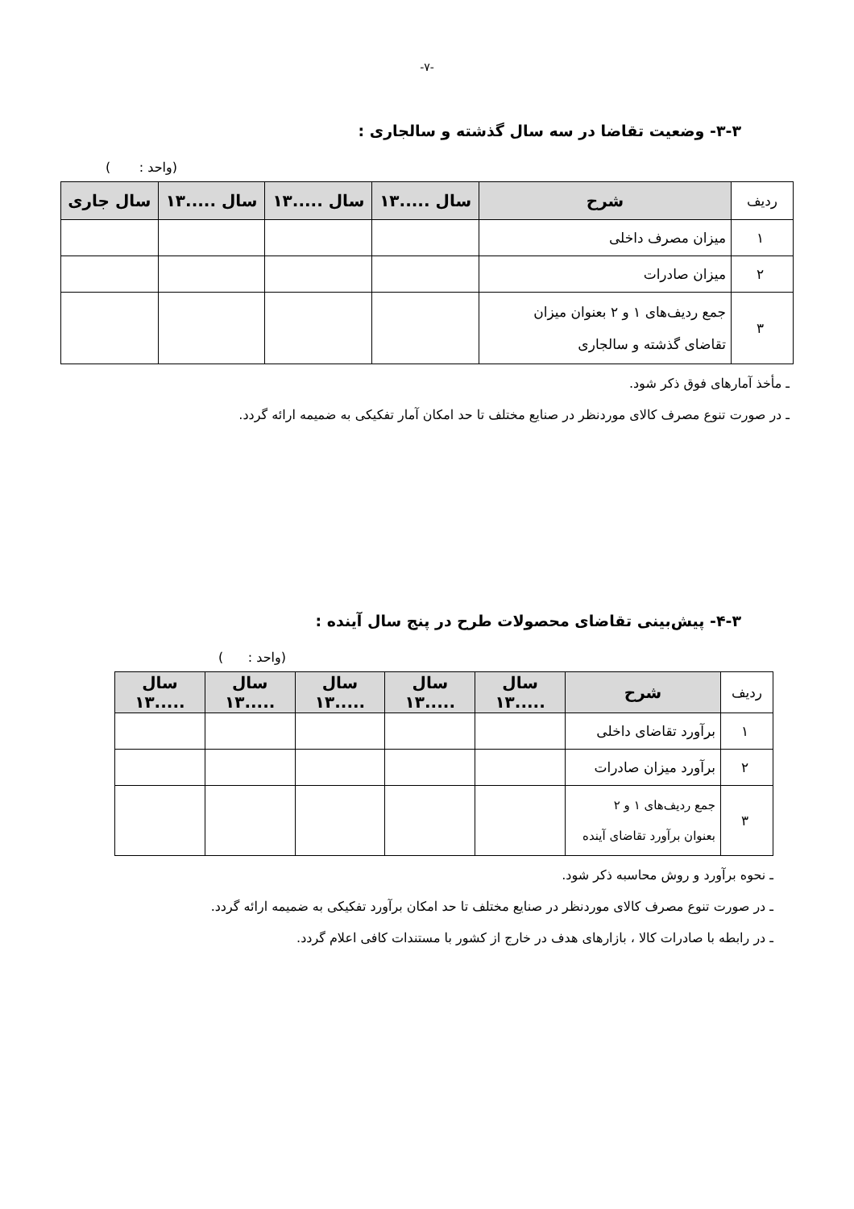-۷-
۳-۳- وضعیت تقاضا در سه سال گذشته و سالجاری :
(واحد : )
| ردیف | شرح | سال .....۱۳ | سال .....۱۳ | سال .....۱۳ | سال جاری |
| --- | --- | --- | --- | --- | --- |
| ۱ | میزان مصرف داخلی | | | | |
| ۲ | میزان صادرات | | | | |
| ۳ | جمع ردیف‌های ۱ و ۲ بعنوان میزان تقاضای گذشته و سالجاری | | | | |
ـ مأخذ آمارهای فوق ذکر شود.
ـ در صورت تنوع مصرف کالای موردنظر در صنایع مختلف تا حد امکان آمار تفکیکی به ضمیمه ارائه گردد.
۴-۳- پیش‌بینی تقاضای محصولات طرح در پنج سال آینده :
(واحد : )
| ردیف | شرح | سال .....۱۳ | سال .....۱۳ | سال .....۱۳ | سال .....۱۳ | سال .....۱۳ |
| --- | --- | --- | --- | --- | --- | --- |
| ۱ | برآورد تقاضای داخلی | | | | | |
| ۲ | برآورد میزان صادرات | | | | | |
| ۳ | جمع ردیف‌های ۱ و ۲ بعنوان برآورد تقاضای آینده | | | | | |
ـ نحوه برآورد و روش محاسبه ذکر شود.
ـ در صورت تنوع مصرف کالای موردنظر در صنایع مختلف تا حد امکان برآورد تفکیکی به ضمیمه ارائه گردد.
ـ در رابطه با صادرات کالا ، بازارهای هدف در خارج از کشور با مستندات کافی اعلام گردد.